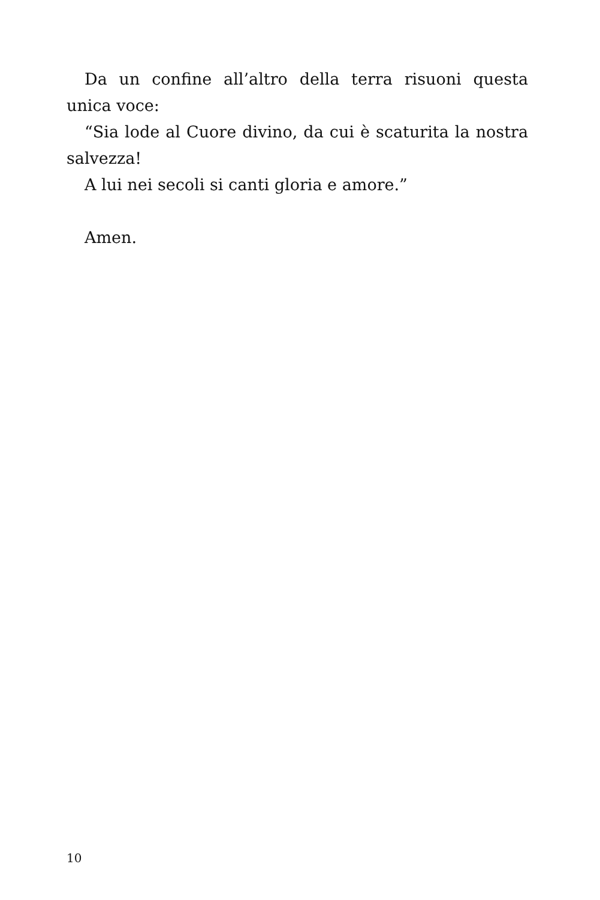Da un confine all’altro della terra risuoni questa unica voce:
“Sia lode al Cuore divino, da cui è scaturita la nostra salvezza!
A lui nei secoli si canti gloria e amore.”
Amen.
10